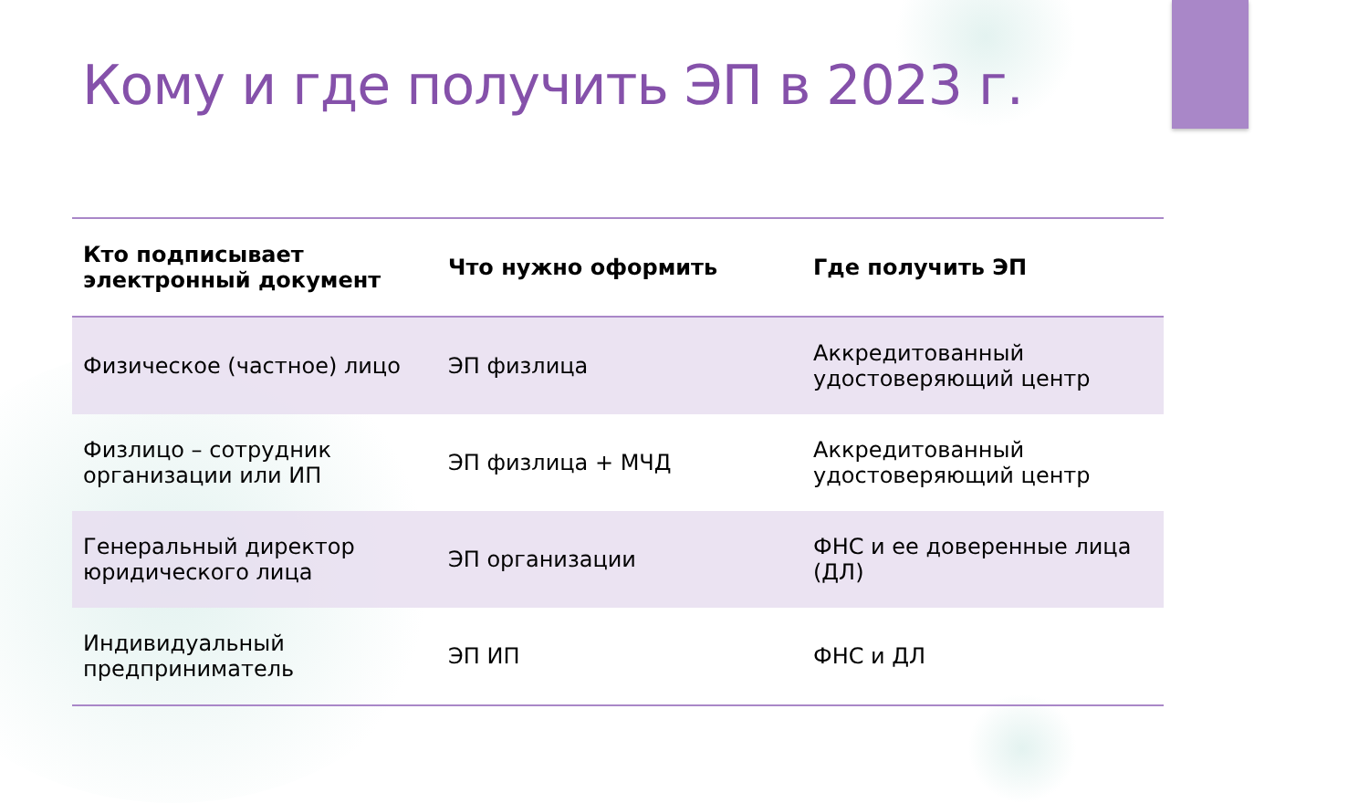Кому и где получить ЭП в 2023 г.
| Кто подписывает электронный документ | Что нужно оформить | Где получить ЭП |
| --- | --- | --- |
| Физическое (частное) лицо | ЭП физлица | Аккредитованный удостоверяющий центр |
| Физлицо – сотрудник организации или ИП | ЭП физлица + МЧД | Аккредитованный удостоверяющий центр |
| Генеральный директор юридического лица | ЭП организации | ФНС и ее доверенные лица (ДЛ) |
| Индивидуальный предприниматель | ЭП ИП | ФНС и ДЛ |